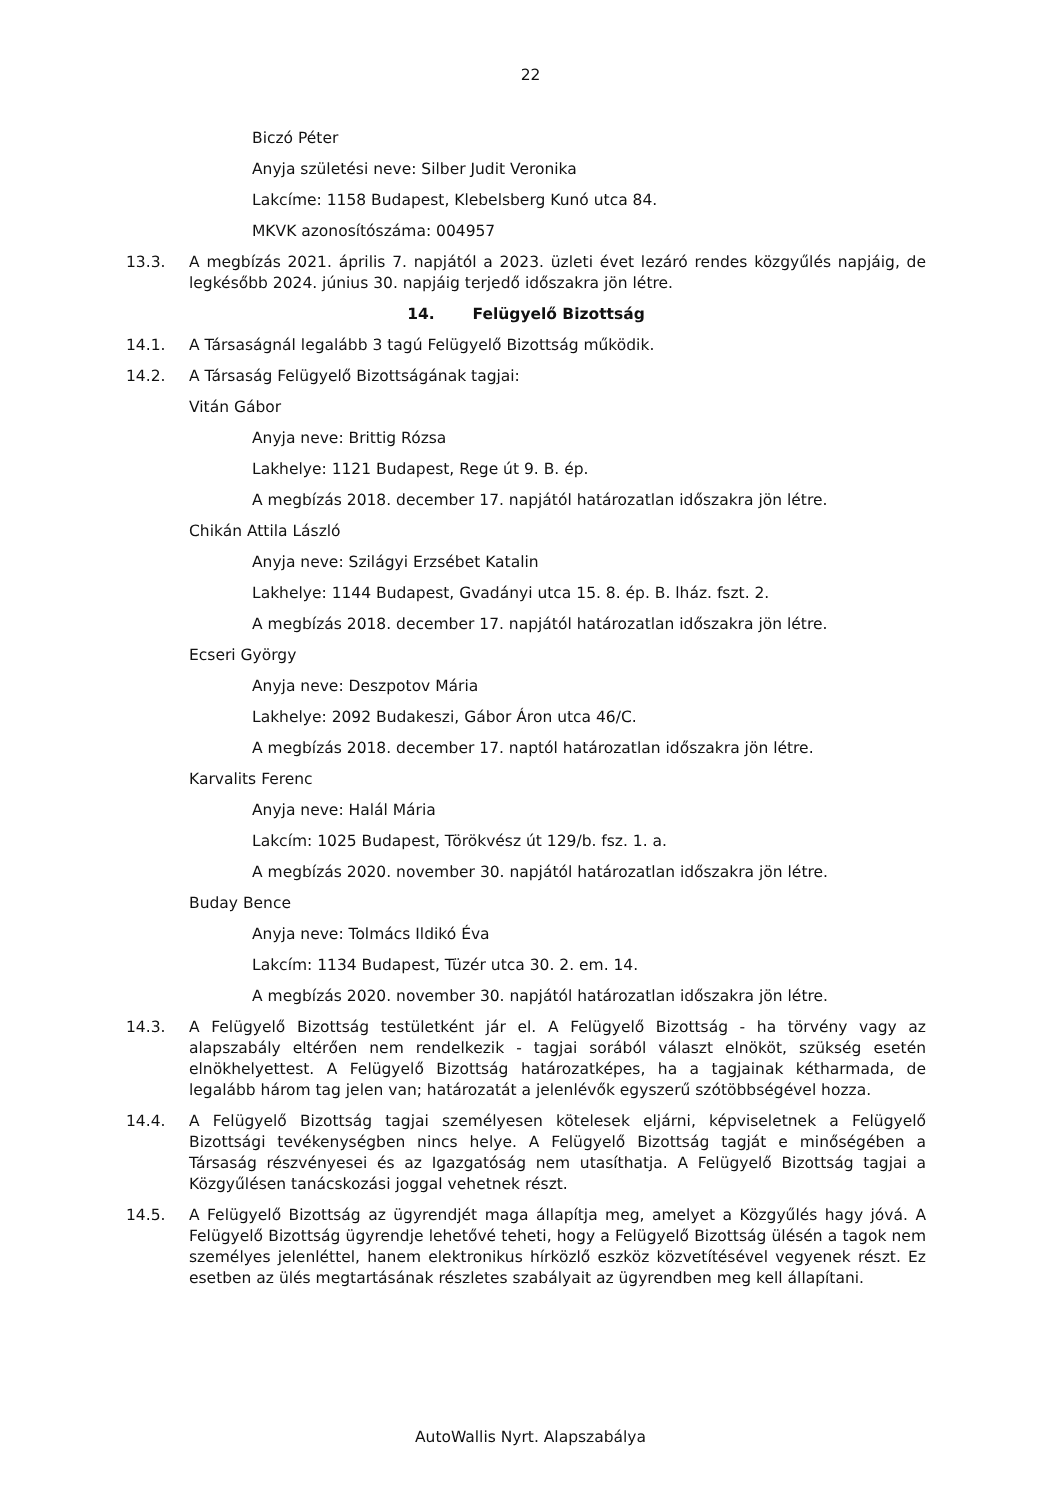22
Biczó Péter
Anyja születési neve: Silber Judit Veronika
Lakcíme: 1158 Budapest, Klebelsberg Kunó utca 84.
MKVK azonosítószáma: 004957
13.3. A megbízás 2021. április 7. napjától a 2023. üzleti évet lezáró rendes közgyűlés napjáig, de legkésőbb 2024. június 30. napjáig terjedő időszakra jön létre.
14. Felügyelő Bizottság
14.1. A Társaságnál legalább 3 tagú Felügyelő Bizottság működik.
14.2. A Társaság Felügyelő Bizottságának tagjai:
Vitán Gábor
Anyja neve: Brittig Rózsa
Lakhelye: 1121 Budapest, Rege út 9. B. ép.
A megbízás 2018. december 17. napjától határozatlan időszakra jön létre.
Chikán Attila László
Anyja neve: Szilágyi Erzsébet Katalin
Lakhelye: 1144 Budapest, Gvadányi utca 15. 8. ép. B. lház. fszt. 2.
A megbízás 2018. december 17. napjától határozatlan időszakra jön létre.
Ecseri György
Anyja neve: Deszpotov Mária
Lakhelye: 2092 Budakeszi, Gábor Áron utca 46/C.
A megbízás 2018. december 17. naptól határozatlan időszakra jön létre.
Karvalits Ferenc
Anyja neve: Halál Mária
Lakcím: 1025 Budapest, Törökvész út 129/b. fsz. 1. a.
A megbízás 2020. november 30. napjától határozatlan időszakra jön létre.
Buday Bence
Anyja neve: Tolmács Ildikó Éva
Lakcím: 1134 Budapest, Tüzér utca 30. 2. em. 14.
A megbízás 2020. november 30. napjától határozatlan időszakra jön létre.
14.3. A Felügyelő Bizottság testületként jár el. A Felügyelő Bizottság - ha törvény vagy az alapszabály eltérően nem rendelkezik - tagjai sorából választ elnököt, szükség esetén elnökhelyettest. A Felügyelő Bizottság határozatképes, ha a tagjainak kétharmada, de legalább három tag jelen van; határozatát a jelenlévők egyszerű szótöbbségével hozza.
14.4. A Felügyelő Bizottság tagjai személyesen kötelesek eljárni, képviseletnek a Felügyelő Bizottsági tevékenységben nincs helye. A Felügyelő Bizottság tagját e minőségében a Társaság részvényesei és az Igazgatóság nem utasíthatja. A Felügyelő Bizottság tagjai a Közgyűlésen tanácskozási joggal vehetnek részt.
14.5. A Felügyelő Bizottság az ügyrendjét maga állapítja meg, amelyet a Közgyűlés hagy jóvá. A Felügyelő Bizottság ügyrendje lehetővé teheti, hogy a Felügyelő Bizottság ülésén a tagok nem személyes jelenléttel, hanem elektronikus hírközlő eszköz közvetítésével vegyenek részt. Ez esetben az ülés megtartásának részletes szabályait az ügyrendben meg kell állapítani.
AutoWallis Nyrt. Alapszabálya